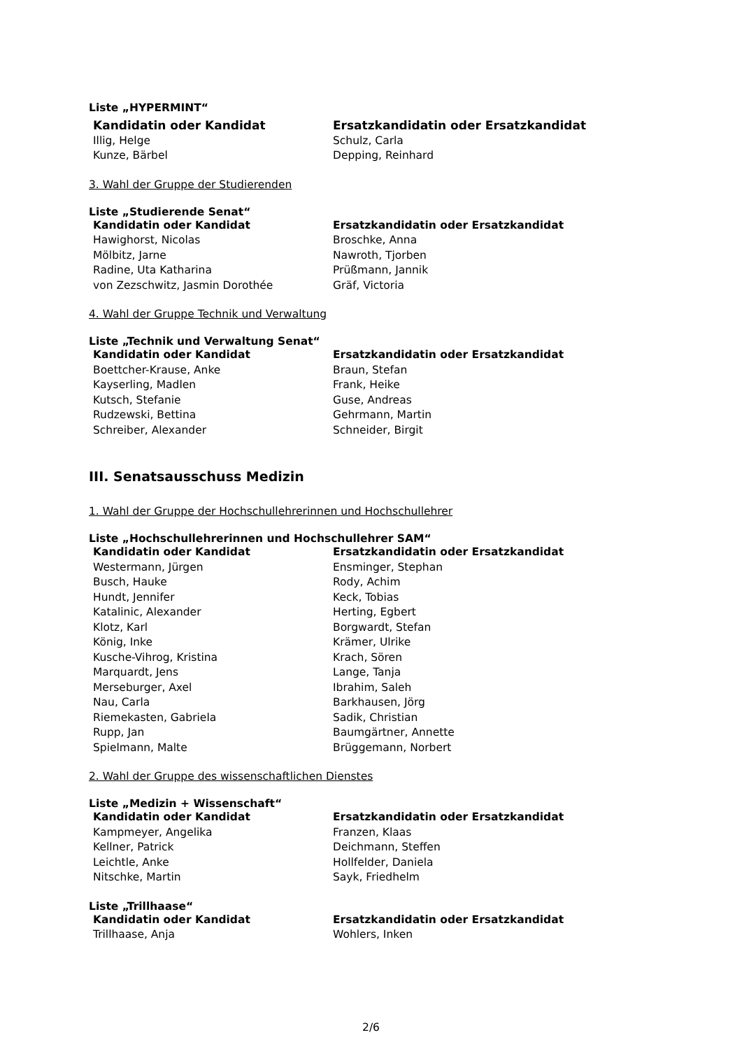Liste „HYPERMINT“
| Kandidatin oder Kandidat | Ersatzkandidatin oder Ersatzkandidat |
| --- | --- |
| Illig, Helge | Schulz, Carla |
| Kunze, Bärbel | Depping, Reinhard |
3. Wahl der Gruppe der Studierenden
Liste „Studierende Senat“
| Kandidatin oder Kandidat | Ersatzkandidatin oder Ersatzkandidat |
| --- | --- |
| Hawighorst, Nicolas | Broschke, Anna |
| Mölbitz, Jarne | Nawroth, Tjorben |
| Radine, Uta Katharina | Prüßmann, Jannik |
| von Zezschwitz, Jasmin Dorothée | Gräf, Victoria |
4. Wahl der Gruppe Technik und Verwaltung
Liste „Technik und Verwaltung Senat“
| Kandidatin oder Kandidat | Ersatzkandidatin oder Ersatzkandidat |
| --- | --- |
| Boettcher-Krause, Anke | Braun, Stefan |
| Kayserling, Madlen | Frank, Heike |
| Kutsch, Stefanie | Guse, Andreas |
| Rudzewski, Bettina | Gehrmann, Martin |
| Schreiber, Alexander | Schneider, Birgit |
III. Senatsausschuss Medizin
1. Wahl der Gruppe der Hochschullehrerinnen und Hochschullehrer
Liste „Hochschullehrerinnen und Hochschullehrer SAM“
| Kandidatin oder Kandidat | Ersatzkandidatin oder Ersatzkandidat |
| --- | --- |
| Westermann, Jürgen | Ensminger, Stephan |
| Busch, Hauke | Rody, Achim |
| Hundt, Jennifer | Keck, Tobias |
| Katalinic, Alexander | Herting, Egbert |
| Klotz, Karl | Borgwardt, Stefan |
| König, Inke | Krämer, Ulrike |
| Kusche-Vihrog, Kristina | Krach, Sören |
| Marquardt, Jens | Lange, Tanja |
| Merseburger, Axel | Ibrahim, Saleh |
| Nau, Carla | Barkhausen, Jörg |
| Riemekasten, Gabriela | Sadik, Christian |
| Rupp, Jan | Baumgärtner, Annette |
| Spielmann, Malte | Brüggemann, Norbert |
2. Wahl der Gruppe des wissenschaftlichen Dienstes
Liste „Medizin + Wissenschaft“
| Kandidatin oder Kandidat | Ersatzkandidatin oder Ersatzkandidat |
| --- | --- |
| Kampmeyer, Angelika | Franzen, Klaas |
| Kellner, Patrick | Deichmann, Steffen |
| Leichtle, Anke | Hollfelder, Daniela |
| Nitschke, Martin | Sayk, Friedhelm |
Liste „Trillhaase“
| Kandidatin oder Kandidat | Ersatzkandidatin oder Ersatzkandidat |
| --- | --- |
| Trillhaase, Anja | Wohlers, Inken |
2/6